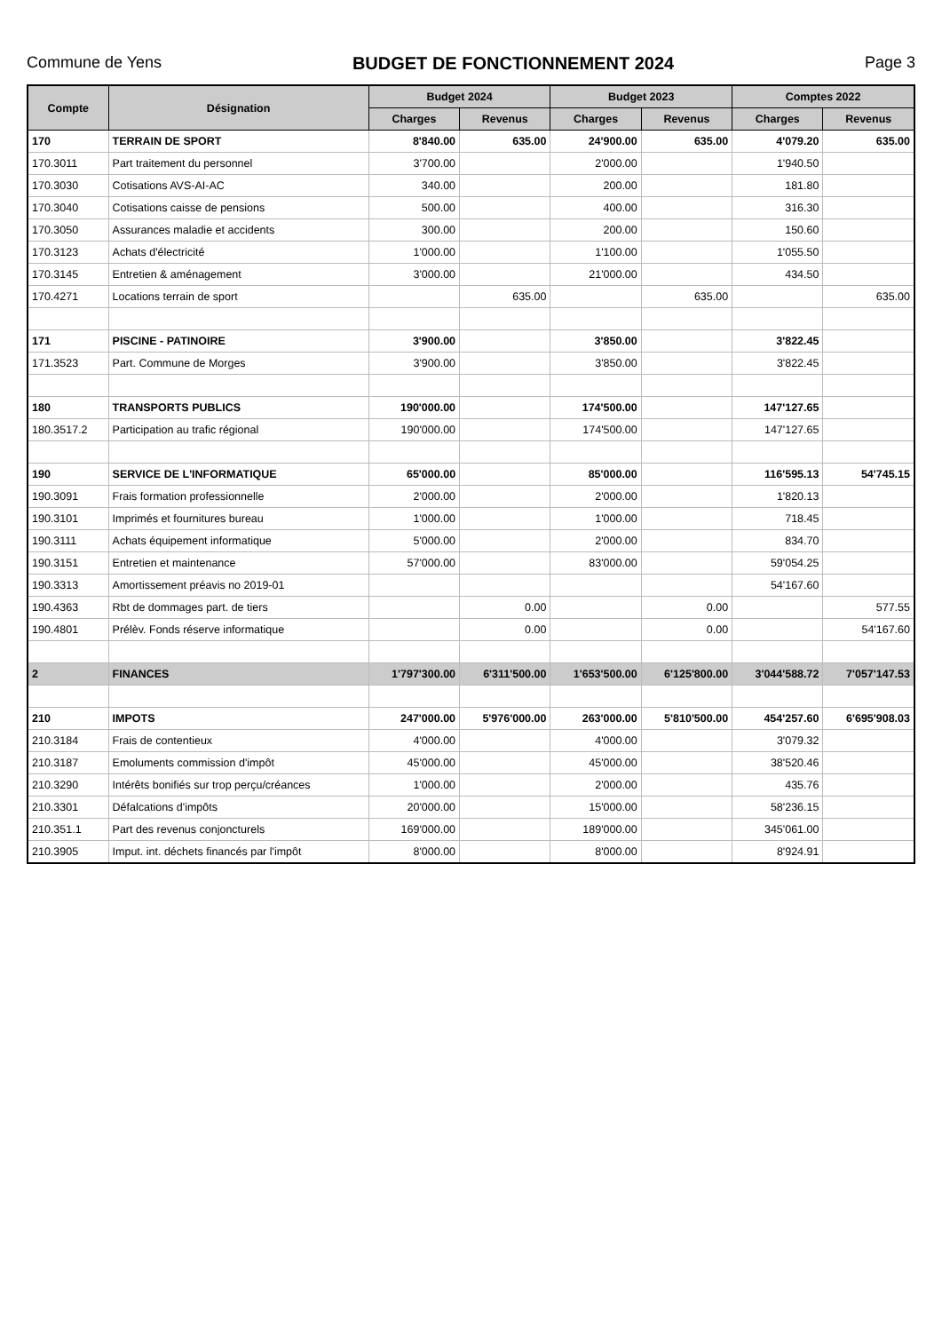Commune de Yens BUDGET DE FONCTIONNEMENT 2024 Page 3
| Compte | Désignation | Budget 2024 | | Budget 2023 | | Comptes 2022 | |
| --- | --- | --- | --- | --- | --- | --- | --- |
| | | Charges | Revenus | Charges | Revenus | Charges | Revenus |
| 170 | TERRAIN DE SPORT | 8'840.00 | 635.00 | 24'900.00 | 635.00 | 4'079.20 | 635.00 |
| 170.3011 | Part traitement du personnel | 3'700.00 | | 2'000.00 | | 1'940.50 | |
| 170.3030 | Cotisations AVS-AI-AC | 340.00 | | 200.00 | | 181.80 | |
| 170.3040 | Cotisations caisse de pensions | 500.00 | | 400.00 | | 316.30 | |
| 170.3050 | Assurances maladie et accidents | 300.00 | | 200.00 | | 150.60 | |
| 170.3123 | Achats d'électricité | 1'000.00 | | 1'100.00 | | 1'055.50 | |
| 170.3145 | Entretien & aménagement | 3'000.00 | | 21'000.00 | | 434.50 | |
| 170.4271 | Locations terrain de sport | | 635.00 | | 635.00 | | 635.00 |
| 171 | PISCINE - PATINOIRE | 3'900.00 | | 3'850.00 | | 3'822.45 | |
| 171.3523 | Part. Commune de Morges | 3'900.00 | | 3'850.00 | | 3'822.45 | |
| 180 | TRANSPORTS PUBLICS | 190'000.00 | | 174'500.00 | | 147'127.65 | |
| 180.3517.2 | Participation au trafic régional | 190'000.00 | | 174'500.00 | | 147'127.65 | |
| 190 | SERVICE DE L'INFORMATIQUE | 65'000.00 | | 85'000.00 | | 116'595.13 | 54'745.15 |
| 190.3091 | Frais formation professionnelle | 2'000.00 | | 2'000.00 | | 1'820.13 | |
| 190.3101 | Imprimés et fournitures bureau | 1'000.00 | | 1'000.00 | | 718.45 | |
| 190.3111 | Achats équipement informatique | 5'000.00 | | 2'000.00 | | 834.70 | |
| 190.3151 | Entretien et maintenance | 57'000.00 | | 83'000.00 | | 59'054.25 | |
| 190.3313 | Amortissement préavis no 2019-01 | | | | | 54'167.60 | |
| 190.4363 | Rbt de dommages part. de tiers | | 0.00 | | 0.00 | | 577.55 |
| 190.4801 | Prélèv. Fonds réserve informatique | | 0.00 | | 0.00 | | 54'167.60 |
| 2 | FINANCES | 1'797'300.00 | 6'311'500.00 | 1'653'500.00 | 6'125'800.00 | 3'044'588.72 | 7'057'147.53 |
| 210 | IMPOTS | 247'000.00 | 5'976'000.00 | 263'000.00 | 5'810'500.00 | 454'257.60 | 6'695'908.03 |
| 210.3184 | Frais de contentieux | 4'000.00 | | 4'000.00 | | 3'079.32 | |
| 210.3187 | Emoluments commission d'impôt | 45'000.00 | | 45'000.00 | | 38'520.46 | |
| 210.3290 | Intérêts bonifiés sur trop perçu/créances | 1'000.00 | | 2'000.00 | | 435.76 | |
| 210.3301 | Défalcations d'impôts | 20'000.00 | | 15'000.00 | | 58'236.15 | |
| 210.351.1 | Part des revenus conjoncturels | 169'000.00 | | 189'000.00 | | 345'061.00 | |
| 210.3905 | Imput. int. déchets financés par l'impôt | 8'000.00 | | 8'000.00 | | 8'924.91 | |